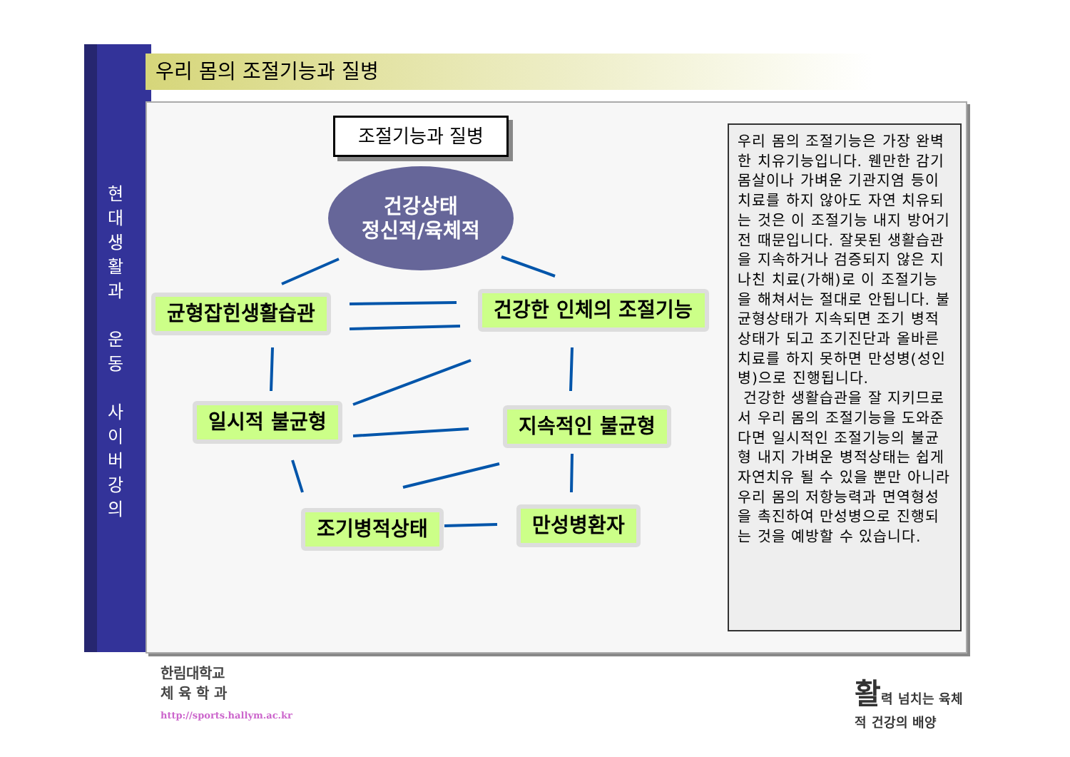현
대
생
활
과
운
동
사
이
버
강
의
우리 몸의 조절기능과 질병
조절기능과 질병
건강상태
정신적/육체적
균형잡힌생활습관 건강한 인체의 조절기능
일시적 불균형 지속적인 불균형
조기병적상태 만성병환자
우리 몸의 조절기능은 가장 완벽한 치유기능입니다. 웬만한 감기 몸살이나 가벼운 기관지염 등이 치료를 하지 않아도 자연 치유되는 것은 이 조절기능 내지 방어기전 때문입니다. 잘못된 생활습관을 지속하거나 검증되지 않은 지나친 치료(가해)로 이 조절기능을 해쳐서는 절대로 안됩니다. 불균형상태가 지속되면 조기 병적 상태가 되고 조기진단과 올바른 치료를 하지 못하면 만성병(성인병)으로 진행됩니다.
건강한 생활습관을 잘 지키므로서 우리 몸의 조절기능을 도와준다면 일시적인 조절기능의 불균형 내지 가벼운 병적상태는 쉽게 자연치유 될 수 있을 뿐만 아니라 우리 몸의 저항능력과 면역형성을 촉진하여 만성병으로 진행되는 것을 예방할 수 있습니다.
한림대학교
체 육 학 과
http://sports.hallym.ac.kr
활력 넘치는 육체
적 건강의 배양